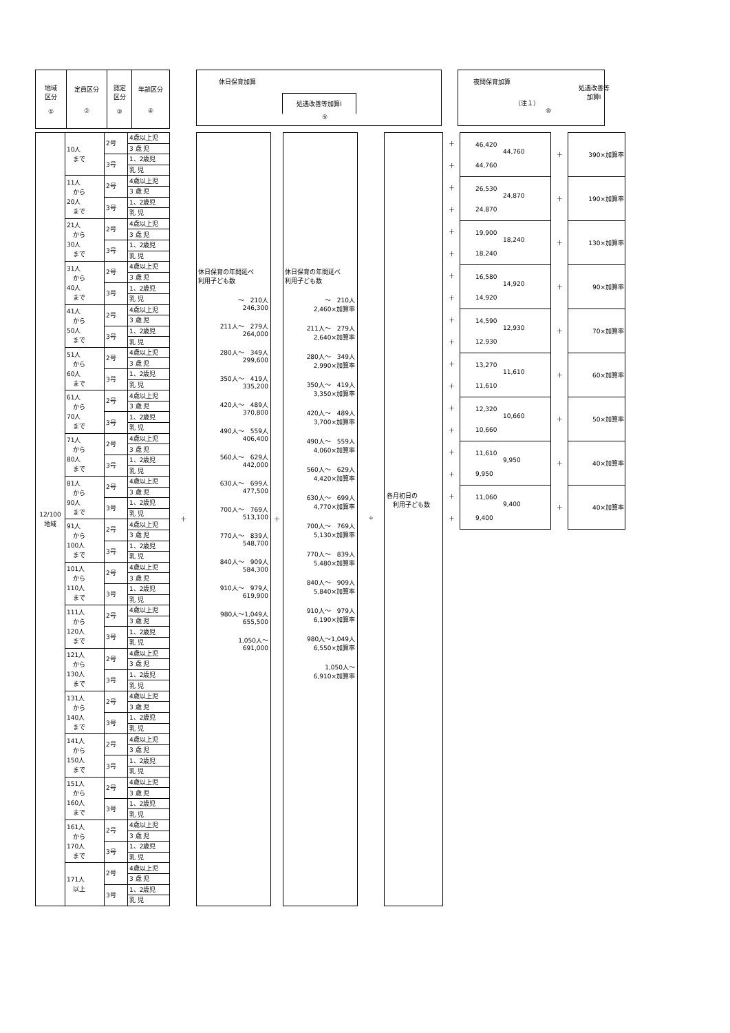| 地域 区分 ① | 定員区分 ② | 認定 区分 ③ | 年齢区分 ④ |
休日保育加算
処遇改善等加算Ⅰ
⑨
夜間保育加算
処遇改善等
加算Ⅰ
（注１）
⑩
| 12/100 地域 | 10人 まで | 2号 | 4歳以上児 |
| | | | 3 歳 児 |
| | | 3号 | 1、2歳児 |
| | | | 乳 児 |
| | 11人 から 20人 まで | 2号 | 4歳以上児 |
| | | | 3 歳 児 |
| | | 3号 | 1、2歳児 |
| | | | 乳 児 |
| | 21人 から 30人 まで | 2号 | 4歳以上児 |
| | | | 3 歳 児 |
| | | 3号 | 1、2歳児 |
| | | | 乳 児 |
| | 31人 から 40人 まで | 2号 | 4歳以上児 |
| | | | 3 歳 児 |
| | | 3号 | 1、2歳児 |
| | | | 乳 児 |
| | 41人 から 50人 まで | 2号 | 4歳以上児 |
| | | | 3 歳 児 |
| | | 3号 | 1、2歳児 |
| | | | 乳 児 |
| | 51人 から 60人 まで | 2号 | 4歳以上児 |
| | | | 3 歳 児 |
| | | 3号 | 1、2歳児 |
| | | | 乳 児 |
| | 61人 から 70人 まで | 2号 | 4歳以上児 |
| | | | 3 歳 児 |
| | | 3号 | 1、2歳児 |
| | | | 乳 児 |
| | 71人 から 80人 まで | 2号 | 4歳以上児 |
| | | | 3 歳 児 |
| | | 3号 | 1、2歳児 |
| | | | 乳 児 |
| | 81人 から 90人 まで | 2号 | 4歳以上児 |
| | | | 3 歳 児 |
| | | 3号 | 1、2歳児 |
| | | | 乳 児 |
| | 91人 から 100人 まで | 2号 | 4歳以上児 |
| | | | 3 歳 児 |
| | | 3号 | 1、2歳児 |
| | | | 乳 児 |
| | 101人 から 110人 まで | 2号 | 4歳以上児 |
| | | | 3 歳 児 |
| | | 3号 | 1、2歳児 |
| | | | 乳 児 |
| | 111人 から 120人 まで | 2号 | 4歳以上児 |
| | | | 3 歳 児 |
| | | 3号 | 1、2歳児 |
| | | | 乳 児 |
| | 121人 から 130人 まで | 2号 | 4歳以上児 |
| | | | 3 歳 児 |
| | | 3号 | 1、2歳児 |
| | | | 乳 児 |
| | 131人 から 140人 まで | 2号 | 4歳以上児 |
| | | | 3 歳 児 |
| | | 3号 | 1、2歳児 |
| | | | 乳 児 |
| | 141人 から 150人 まで | 2号 | 4歳以上児 |
| | | | 3 歳 児 |
| | | 3号 | 1、2歳児 |
| | | | 乳 児 |
| | 151人 から 160人 まで | 2号 | 4歳以上児 |
| | | | 3 歳 児 |
| | | 3号 | 1、2歳児 |
| | | | 乳 児 |
| | 161人 から 170人 まで | 2号 | 4歳以上児 |
| | | | 3 歳 児 |
| | | 3号 | 1、2歳児 |
| | | | 乳 児 |
| | 171人 以上 | 2号 | 4歳以上児 |
| | | | 3 歳 児 |
| | | 3号 | 1、2歳児 |
| | | | 乳 児 |
＋
休日保育の年間延べ
利用子ども数
～　210人
246,300
211人～　279人
264,000
280人～　349人
299,600
350人～　419人
335,200
420人～　489人
370,800
490人～　559人
406,400
560人～　629人
442,000
630人～　699人
477,500
700人～　769人
513,100
770人～　839人
548,700
840人～　909人
584,300
910人～　979人
619,900
980人～1,049人
655,500
1,050人～
691,000
＋
休日保育の年間延べ
利用子ども数
～　210人
2,460×加算率
211人～　279人
2,640×加算率
280人～　349人
2,990×加算率
350人～　419人
3,350×加算率
420人～　489人
3,700×加算率
490人～　559人
4,060×加算率
560人～　629人
4,420×加算率
630人～　699人
4,770×加算率
700人～　769人
5,130×加算率
770人～　839人
5,480×加算率
840人～　909人
5,840×加算率
910人～　979人
6,190×加算率
980人～1,049人
6,550×加算率
1,050人～
6,910×加算率
÷
各月初日の
　利用子ども数
| ＋ | 46,420 44,760 44,760 | ＋ | 390×加算率 |
| ＋ | | | |
| ＋ | 26,530 24,870 24,870 | ＋ | 190×加算率 |
| ＋ | | | |
| ＋ | 19,900 18,240 18,240 | ＋ | 130×加算率 |
| ＋ | | | |
| ＋ | 16,580 14,920 14,920 | ＋ | 90×加算率 |
| ＋ | | | |
| ＋ | 14,590 12,930 12,930 | ＋ | 70×加算率 |
| ＋ | | | |
| ＋ | 13,270 11,610 11,610 | ＋ | 60×加算率 |
| ＋ | | | |
| ＋ | 12,320 10,660 10,660 | ＋ | 50×加算率 |
| ＋ | | | |
| ＋ | 11,610 9,950 9,950 | ＋ | 40×加算率 |
| ＋ | | | |
| ＋ | 11,060 9,400 9,400 | ＋ | 40×加算率 |
| ＋ | | | |